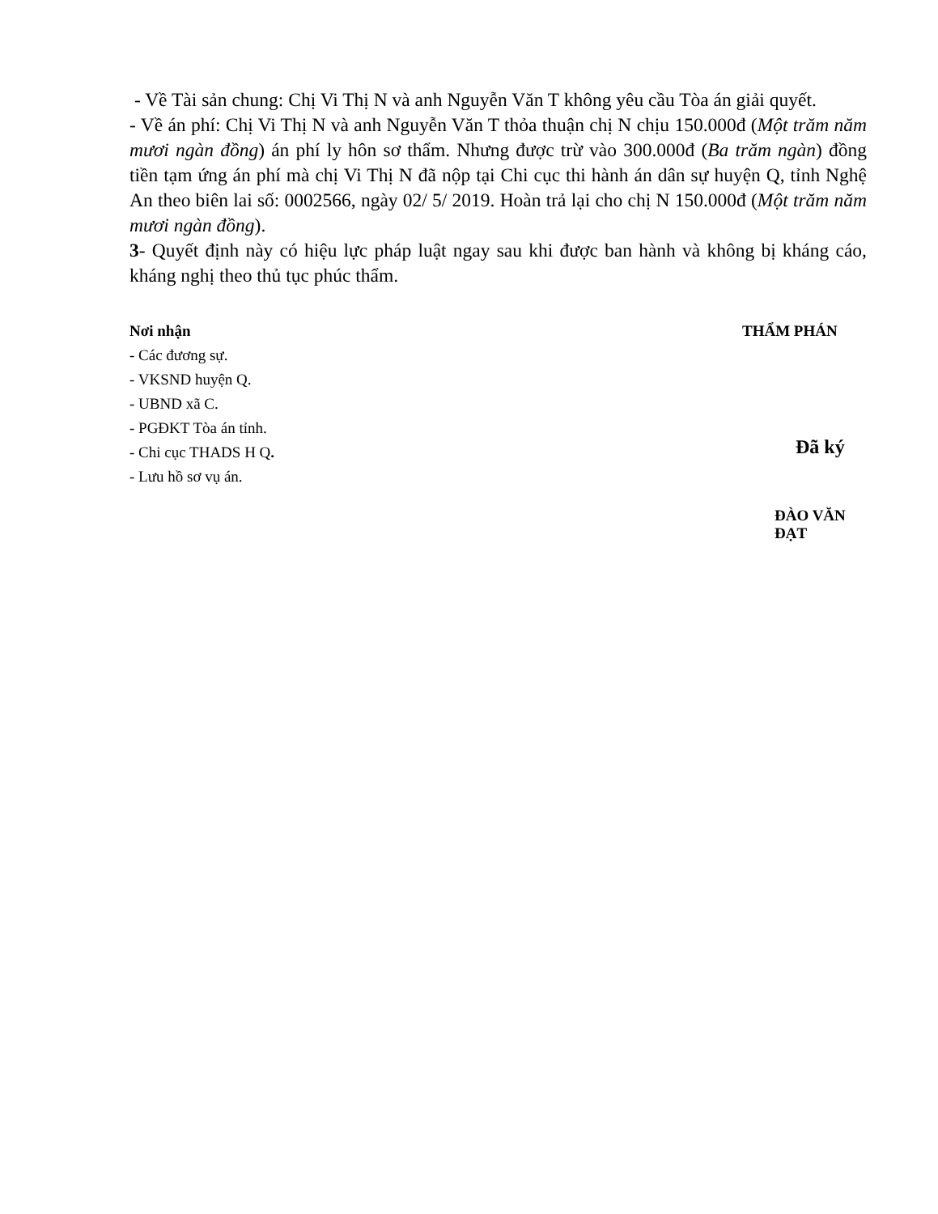- Về Tài sản chung: Chị Vi Thị N và anh Nguyễn Văn T không yêu cầu Tòa án giải quyết.
- Về án phí: Chị Vi Thị N và anh Nguyễn Văn T thỏa thuận chị N chịu 150.000đ (Một trăm năm mươi ngàn đồng) án phí ly hôn sơ thẩm. Nhưng được trừ vào 300.000đ (Ba trăm ngàn) đồng tiền tạm ứng án phí mà chị Vi Thị N đã nộp tại Chi cục thi hành án dân sự huyện Q, tỉnh Nghệ An theo biên lai số: 0002566, ngày 02/ 5/ 2019. Hoàn trả lại cho chị N 150.000đ (Một trăm năm mươi ngàn đồng).
3- Quyết định này có hiệu lực pháp luật ngay sau khi được ban hành và không bị kháng cáo, kháng nghị theo thủ tục phúc thẩm.
Nơi nhận
- Các đương sự.
- VKSND huyện Q.
- UBND xã C.
- PGĐKT Tòa án tỉnh.
- Chi cục THADS H Q.
- Lưu hồ sơ vụ án.
THẨM PHÁN
Đã ký
ĐÀO VĂN ĐẠT